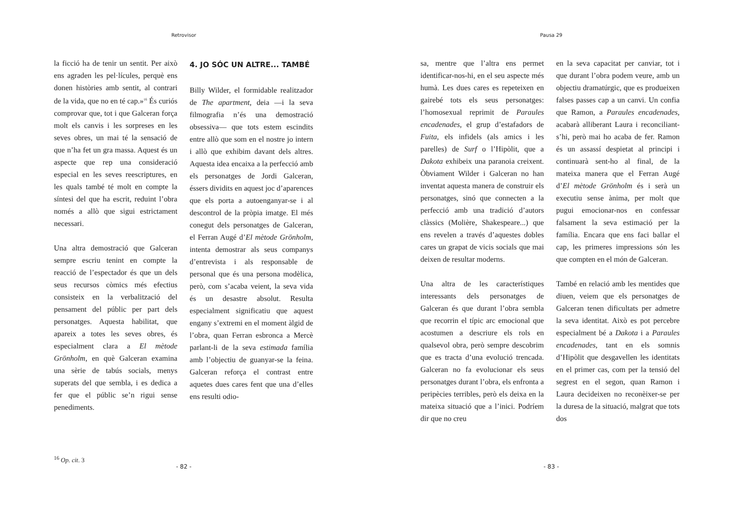Retrovisor
la ficció ha de tenir un sentit. Per això ens agraden les pel·lícules, perquè ens donen històries amb sentit, al contrari de la vida, que no en té cap.»<sup>16</sup> És curiós comprovar que, tot i que Galceran força molt els canvis i les sorpreses en les seves obres, un mai té la sensació de que n’ha fet un gra massa. Aquest és un aspecte que rep una consideració especial en les seves reescriptures, en les quals també té molt en compte la síntesi del que ha escrit, reduint l’obra només a allò que sigui estrictament necessari.
Una altra demostració que Galceran sempre escriu tenint en compte la reacció de l’espectador és que un dels seus recursos còmics més efectius consisteix en la verbalització del pensament del públic per part dels personatges. Aquesta habilitat, que apareix a totes les seves obres, és especialment clara a El mètode Grönholm, en què Galceran examina una sèrie de tabús socials, menys superats del que sembla, i es dedica a fer que el públic se’n rigui sense penediments.
4. JO SÓC UN ALTRE... TAMBÉ
Billy Wilder, el formidable realitzador de The apartment, deia —i la seva filmografia n’és una demostració obsessiva— que tots estem escindits entre allò que som en el nostre jo intern i allò que exhibim davant dels altres. Aquesta idea encaixa a la perfecció amb els personatges de Jordi Galceran, éssers dividits en aquest joc d’aparences que els porta a autoenganyar-se i al descontrol de la pròpia imatge. El més conegut dels personatges de Galceran, el Ferran Augé d’El mètode Grönholm, intenta demostrar als seus companys d’entrevista i als responsable de personal que és una persona modèlica, però, com s’acaba veient, la seva vida és un desastre absolut. Resulta especialment significatiu que aquest engany s’extremi en el moment àlgid de l’obra, quan Ferran esbronca a Mercè parlant-li de la seva estimada família amb l’objectiu de guanyar-se la feina. Galceran reforça el contrast entre aquetes dues cares fent que una d’elles ens resulti odio-
<sup>16</sup> Op. cit. 3
- 82 -
Pausa 29
sa, mentre que l’altra ens permet identificar-nos-hi, en el seu aspecte més humà. Les dues cares es repeteixen en gairebé tots els seus personatges: l’homosexual reprimit de Paraules encadenades, el grup d’estafadors de Fuita, els infidels (als amics i les parelles) de Surf o l’Hipòlit, que a Dakota exhibeix una paranoia creixent. Òbviament Wilder i Galceran no han inventat aquesta manera de construir els personatges, sinó que connecten a la perfecció amb una tradició d’autors clàssics (Molière, Shakespeare...) que ens revelen a través d’aquestes dobles cares un grapat de vicis socials que mai deixen de resultar moderns.
Una altra de les característiques interessants dels personatges de Galceran és que durant l’obra sembla que recorrin el típic arc emocional que acostumen a descriure els rols en qualsevol obra, però sempre descobrim que es tracta d’una evolució trencada. Galceran no fa evolucionar els seus personatges durant l’obra, els enfronta a peripècies terribles, però els deixa en la mateixa situació que a l’inici. Podríem dir que no creu
en la seva capacitat per canviar, tot i que durant l’obra podem veure, amb un objectiu dramatúrgic, que es produeixen falses passes cap a un canvi. Un confia que Ramon, a Paraules encadenades, acabarà alliberant Laura i reconciliant-s’hi, però mai ho acaba de fer. Ramon és un assassí despietat al principi i continuarà sent-ho al final, de la mateixa manera que el Ferran Augé d’El mètode Grönholm és i serà un executiu sense ànima, per molt que pugui emocionar-nos en confessar falsament la seva estimació per la família. Encara que ens faci ballar el cap, les primeres impressions són les que compten en el món de Galceran.
També en relació amb les mentides que diuen, veiem que els personatges de Galceran tenen dificultats per admetre la seva identitat. Això es pot percebre especialment bé a Dakota i a Paraules encadenades, tant en els somnis d’Hipòlit que desgavellen les identitats en el primer cas, com per la tensió del segrest en el segon, quan Ramon i Laura decideixen no reconèixer-se per la duresa de la situació, malgrat que tots dos
- 83 -